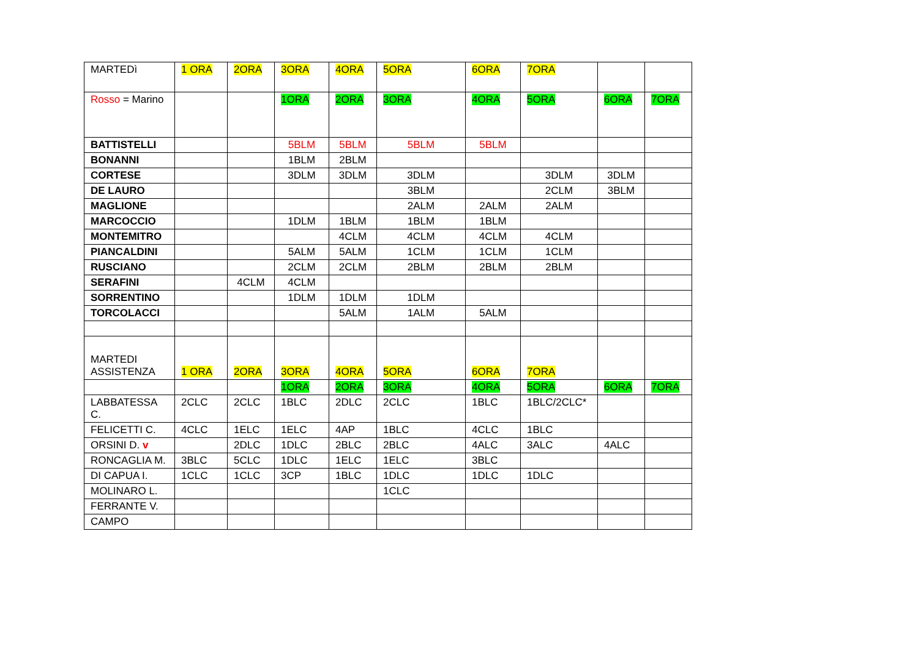| MARTEDì | 1 ORA | 2ORA | 3ORA | 4ORA | 5ORA | 6ORA | 7ORA | | |
| Rosso = Marino | | | 1ORA | 2ORA | 3ORA | 4ORA | 5ORA | 6ORA | 7ORA |
| BATTISTELLI | | | 5BLM | 5BLM | 5BLM | 5BLM | | | |
| BONANNI | | | 1BLM | 2BLM | | | | | |
| CORTESE | | | 3DLM | 3DLM | 3DLM | | 3DLM | 3DLM | |
| DE LAURO | | | | | 3BLM | | 2CLM | 3BLM | |
| MAGLIONE | | | | | 2ALM | 2ALM | 2ALM | | |
| MARCOCCIO | | | 1DLM | 1BLM | 1BLM | 1BLM | | | |
| MONTEMITRO | | | | 4CLM | 4CLM | 4CLM | 4CLM | | |
| PIANCALDINI | | | 5ALM | 5ALM | 1CLM | 1CLM | 1CLM | | |
| RUSCIANO | | | 2CLM | 2CLM | 2BLM | 2BLM | 2BLM | | |
| SERAFINI | | 4CLM | 4CLM | | | | | | |
| SORRENTINO | | | 1DLM | 1DLM | 1DLM | | | | |
| TORCOLACCI | | | | 5ALM | 1ALM | 5ALM | | | |
| MARTEDI ASSISTENZA | 1 ORA | 2ORA | 3ORA | 4ORA | 5ORA | 6ORA | 7ORA | | |
| | | | 1ORA | 2ORA | 3ORA | 4ORA | 5ORA | 6ORA | 7ORA |
| LABBATESSA C. | 2CLC | 2CLC | 1BLC | 2DLC | 2CLC | 1BLC | 1BLC/2CLC* | | |
| FELICETTI C. | 4CLC | 1ELC | 1ELC | 4AP | 1BLC | 4CLC | 1BLC | | |
| ORSINI D. v | | 2DLC | 1DLC | 2BLC | 2BLC | 4ALC | 3ALC | 4ALC | |
| RONCAGLIA M. | 3BLC | 5CLC | 1DLC | 1ELC | 1ELC | 3BLC | | | |
| DI CAPUA I. | 1CLC | 1CLC | 3CP | 1BLC | 1DLC | 1DLC | 1DLC | | |
| MOLINARO L. | | | | | 1CLC | | | | |
| FERRANTE V. | | | | | | | | | |
| CAMPO | | | | | | | | | |